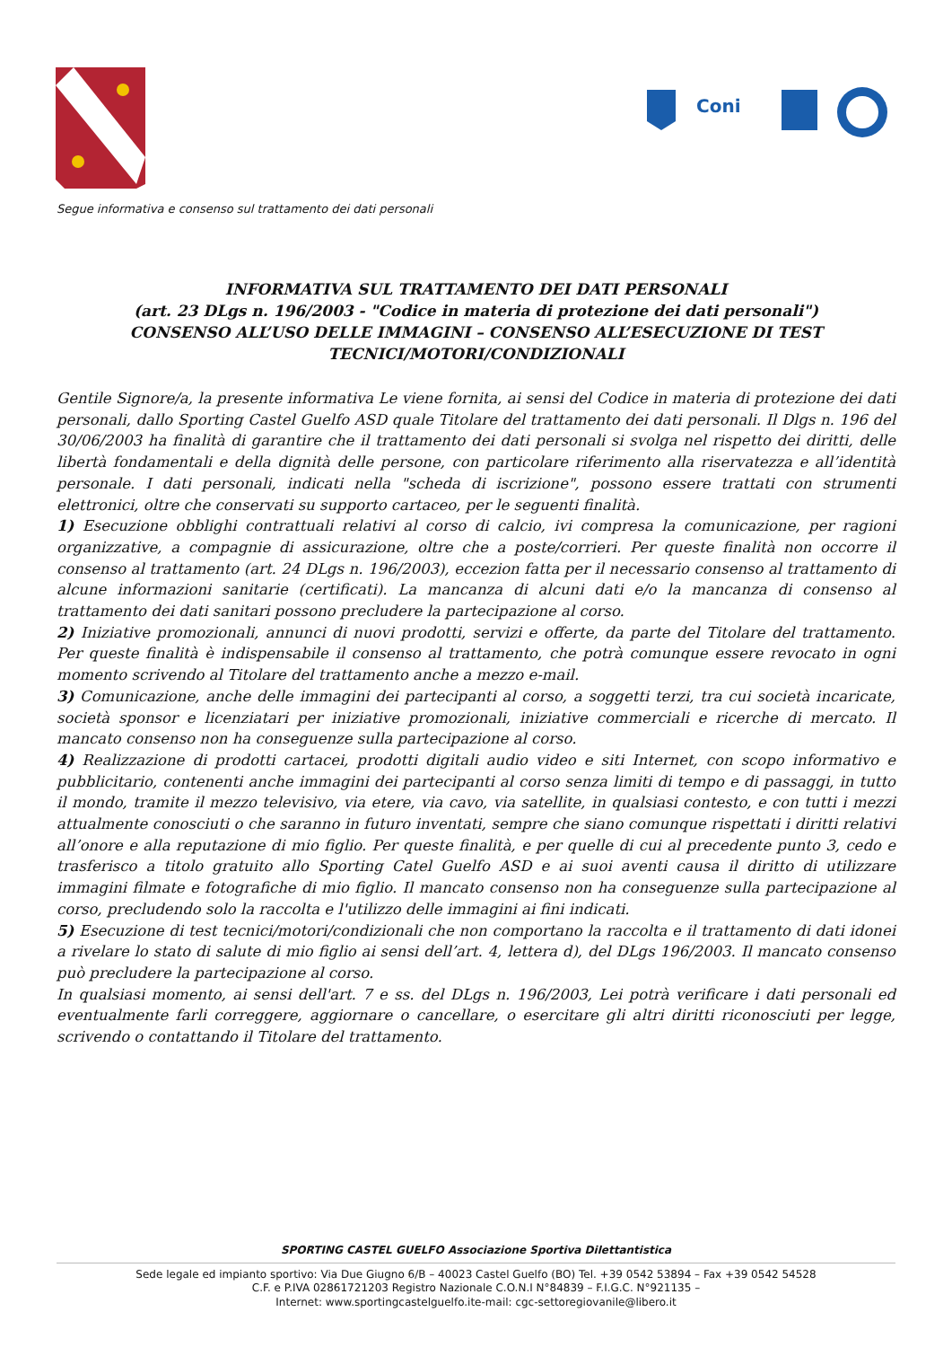Coni
Segue informativa e consenso sul trattamento dei dati personali
INFORMATIVA SUL TRATTAMENTO DEI DATI PERSONALI
(art. 23 DLgs n. 196/2003 - "Codice in materia di protezione dei dati personali")
CONSENSO ALL’USO DELLE IMMAGINI – CONSENSO ALL’ESECUZIONE DI TEST TECNICI/MOTORI/CONDIZIONALI
Gentile Signore/a, la presente informativa Le viene fornita, ai sensi del Codice in materia di protezione dei dati personali, dallo Sporting Castel Guelfo ASD quale Titolare del trattamento dei dati personali. Il Dlgs n. 196 del 30/06/2003 ha finalità di garantire che il trattamento dei dati personali si svolga nel rispetto dei diritti, delle libertà fondamentali e della dignità delle persone, con particolare riferimento alla riservatezza e all’identità personale. I dati personali, indicati nella "scheda di iscrizione", possono essere trattati con strumenti elettronici, oltre che conservati su supporto cartaceo, per le seguenti finalità.
1) Esecuzione obblighi contrattuali relativi al corso di calcio, ivi compresa la comunicazione, per ragioni organizzative, a compagnie di assicurazione, oltre che a poste/corrieri. Per queste finalità non occorre il consenso al trattamento (art. 24 DLgs n. 196/2003), eccezion fatta per il necessario consenso al trattamento di alcune informazioni sanitarie (certificati). La mancanza di alcuni dati e/o la mancanza di consenso al trattamento dei dati sanitari possono precludere la partecipazione al corso.
2) Iniziative promozionali, annunci di nuovi prodotti, servizi e offerte, da parte del Titolare del trattamento. Per queste finalità è indispensabile il consenso al trattamento, che potrà comunque essere revocato in ogni momento scrivendo al Titolare del trattamento anche a mezzo e-mail.
3) Comunicazione, anche delle immagini dei partecipanti al corso, a soggetti terzi, tra cui società incaricate, società sponsor e licenziatari per iniziative promozionali, iniziative commerciali e ricerche di mercato. Il mancato consenso non ha conseguenze sulla partecipazione al corso.
4) Realizzazione di prodotti cartacei, prodotti digitali audio video e siti Internet, con scopo informativo e pubblicitario, contenenti anche immagini dei partecipanti al corso senza limiti di tempo e di passaggi, in tutto il mondo, tramite il mezzo televisivo, via etere, via cavo, via satellite, in qualsiasi contesto, e con tutti i mezzi attualmente conosciuti o che saranno in futuro inventati, sempre che siano comunque rispettati i diritti relativi all’onore e alla reputazione di mio figlio. Per queste finalità, e per quelle di cui al precedente punto 3, cedo e trasferisco a titolo gratuito allo Sporting Catel Guelfo ASD e ai suoi aventi causa il diritto di utilizzare immagini filmate e fotografiche di mio figlio. Il mancato consenso non ha conseguenze sulla partecipazione al corso, precludendo solo la raccolta e l'utilizzo delle immagini ai fini indicati.
5) Esecuzione di test tecnici/motori/condizionali che non comportano la raccolta e il trattamento di dati idonei a rivelare lo stato di salute di mio figlio ai sensi dell’art. 4, lettera d), del DLgs 196/2003. Il mancato consenso può precludere la partecipazione al corso.
In qualsiasi momento, ai sensi dell'art. 7 e ss. del DLgs n. 196/2003, Lei potrà verificare i dati personali ed eventualmente farli correggere, aggiornare o cancellare, o esercitare gli altri diritti riconosciuti per legge, scrivendo o contattando il Titolare del trattamento.
SPORTING CASTEL GUELFO Associazione Sportiva Dilettantistica
Sede legale ed impianto sportivo: Via Due Giugno 6/B – 40023 Castel Guelfo (BO) Tel. +39 0542 53894 – Fax +39 0542 54528
C.F. e P.IVA 02861721203 Registro Nazionale C.O.N.I N°84839 – F.I.G.C. N°921135 –
Internet: www.sportingcastelguelfo.ite-mail: cgc-settoregiovanile@libero.it